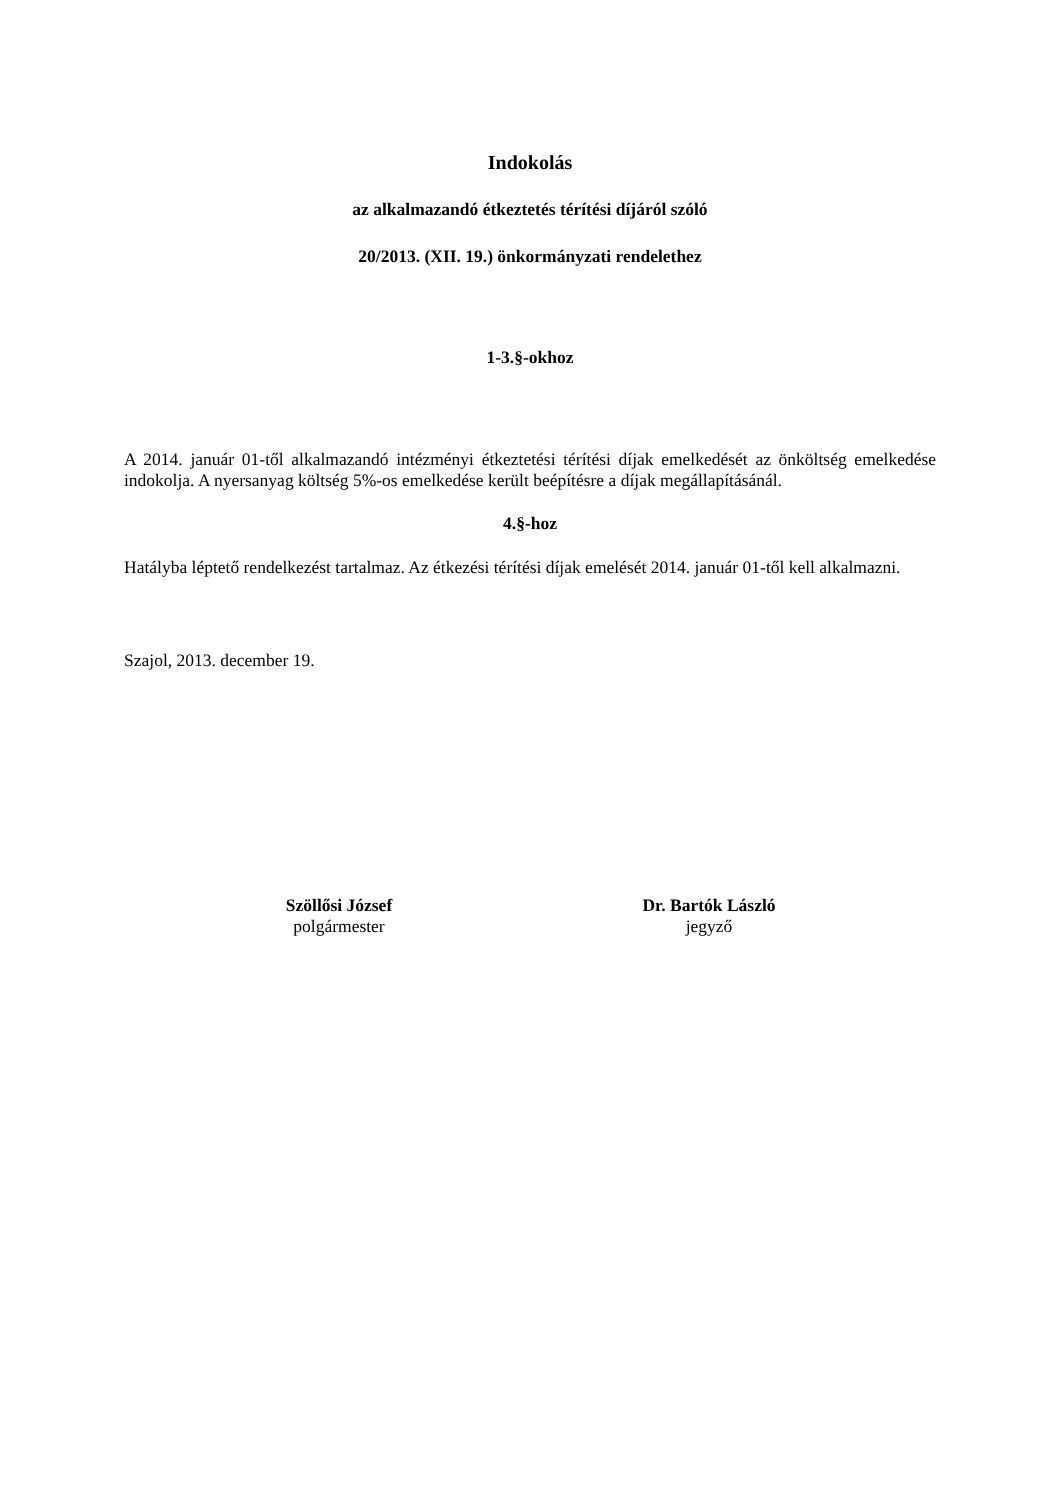Indokolás
az alkalmazandó étkeztetés térítési díjáról szóló
20/2013. (XII. 19.) önkormányzati rendelethez
1-3.§-okhoz
A 2014. január 01-től alkalmazandó intézményi étkeztetési térítési díjak emelkedését az önköltség emelkedése indokolja. A nyersanyag költség 5%-os emelkedése került beépítésre a díjak megállapításánál.
4.§-hoz
Hatályba léptető rendelkezést tartalmaz. Az étkezési térítési díjak emelését 2014. január 01-től kell alkalmazni.
Szajol, 2013. december 19.
Szöllősi József
polgármester
Dr. Bartók László
jegyző